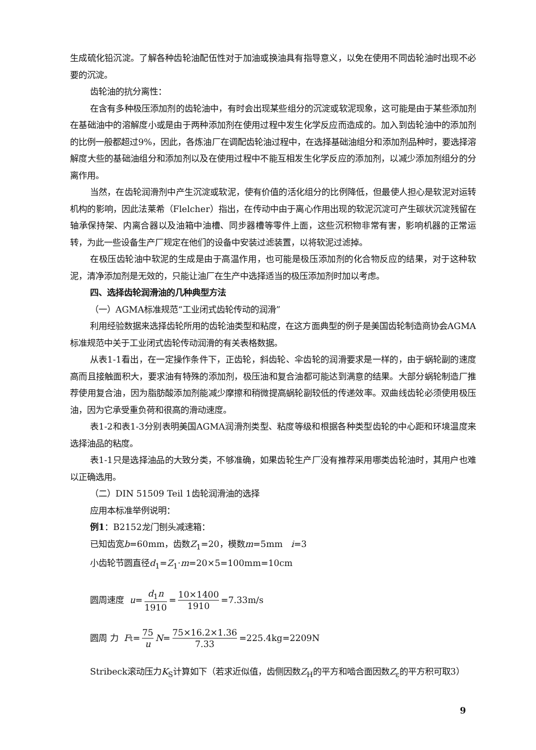生成硫化铅沉淀。了解各种齿轮油配伍性对于加油或换油具有指导意义，以免在使用不同齿轮油时出现不必要的沉淀。
齿轮油的抗分离性：
在含有多种极压添加剂的齿轮油中，有时会出现某些组分的沉淀或软泥现象，这可能是由于某些添加剂在基础油中的溶解度小或是由于两种添加剂在使用过程中发生化学反应而造成的。加入到齿轮油中的添加剂的比例一般都超过9%，因此，各炼油厂在调配齿轮油过程中，在选择基础油组分和添加剂品种时，要选择溶解度大些的基础油组分和添加剂以及在使用过程中不能互相发生化学反应的添加剂，以减少添加剂组分的分离作用。
当然，在齿轮润滑剂中产生沉淀或软泥，使有价值的活化组分的比例降低，但最使人担心是软泥对运转机构的影响，因此法莱希（Flelcher）指出，在传动中由于离心作用出现的软泥沉淀可产生碳状沉淀残留在轴承保持架、内离合器以及油箱中油槽、同步器槽等零件上面，这些沉积物非常有害，影响机器的正常运转，为此一些设备生产厂规定在他们的设备中安装过滤装置，以将软泥过滤掉。
在极压齿轮油中软泥的生成是由于高温作用，也可能是极压添加剂的化合物反应的结果，对于这种软泥，清净添加剂是无效的，只能让油厂在生产中选择适当的极压添加剂时加以考虑。
四、选择齿轮润滑油的几种典型方法
（一）AGMA标准规范“工业闭式齿轮传动的润滑”
利用经验数据来选择齿轮所用的齿轮油类型和粘度，在这方面典型的例子是美国齿轮制造商协会AGMA标准规范中关于工业闭式齿轮传动润滑的有关表格数据。
从表1-1看出，在一定操作条件下，正齿轮，斜齿轮、伞齿轮的润滑要求是一样的，由于蜗轮副的速度高而且接触面积大，要求油有特殊的添加剂，极压油和复合油都可能达到满意的结果。大部分蜗轮制造厂推荐使用复合油，因为脂肪酸添加剂能减少摩擦和稍微提高蜗轮副较低的传递效率。双曲线齿轮必须使用极压油，因为它承受重负荷和很高的滑动速度。
表1-2和表1-3分别表明美国AGMA润滑剂类型、粘度等级和根据各种类型齿轮的中心距和环境温度来选择油品的粘度。
表1-1只是选择油品的大致分类，不够准确，如果齿轮生产厂没有推荐采用哪类齿轮油时，其用户也难以正确选用。
（二）DIN 51509 Teil 1齿轮润滑油的选择
应用本标准举例说明：
例1：B2152龙门刨头减速箱：
已知齿宽b=60mm，齿数Z<sub>1</sub>=20，模数m=5mm i=3
小齿轮节圆直径d<sub>1</sub>=Z<sub>1</sub>·m=20×5=100mm=10cm
圆周速度 u = d<sub>1</sub>n 1910 = 10×1400 1910 =7.33m/s
圆周 力 F<sub>t</sub>= 75 u N = 75×16.2×1.36 7.33 =225.4kg=2209N
Stribeck滚动压力K<sub>S</sub>计算如下（若求近似值，齿侧因数Z<sub>H</sub>的平方和啮合面因数Z<sub>ε</sub>的平方积可取3）
9